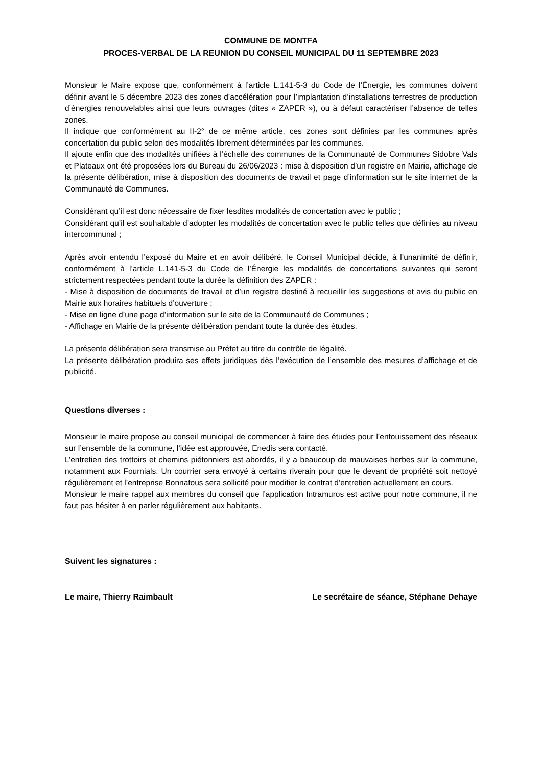COMMUNE DE MONTFA
PROCES-VERBAL DE LA REUNION DU CONSEIL MUNICIPAL DU 11 SEPTEMBRE 2023
Monsieur le Maire expose que, conformément à l’article L.141-5-3 du Code de l’Énergie, les communes doivent définir avant le 5 décembre 2023 des zones d’accélération pour l’implantation d’installations terrestres de production d’énergies renouvelables ainsi que leurs ouvrages (dites « ZAPER »), ou à défaut caractériser l’absence de telles zones.
Il indique que conformément au II-2° de ce même article, ces zones sont définies par les communes après concertation du public selon des modalités librement déterminées par les communes.
Il ajoute enfin que des modalités unifiées à l’échelle des communes de la Communauté de Communes Sidobre Vals et Plateaux ont été proposées lors du Bureau du 26/06/2023 : mise à disposition d’un registre en Mairie, affichage de la présente délibération, mise à disposition des documents de travail et page d’information sur le site internet de la Communauté de Communes.
Considérant qu’il est donc nécessaire de fixer lesdites modalités de concertation avec le public ;
Considérant qu’il est souhaitable d’adopter les modalités de concertation avec le public telles que définies au niveau intercommunal ;
Après avoir entendu l’exposé du Maire et en avoir délibéré, le Conseil Municipal décide, à l’unanimité de définir, conformément à l’article L.141-5-3 du Code de l’Énergie les modalités de concertations suivantes qui seront strictement respectées pendant toute la durée la définition des ZAPER :
- Mise à disposition de documents de travail et d’un registre destiné à recueillir les suggestions et avis du public en Mairie aux horaires habituels d’ouverture ;
- Mise en ligne d’une page d’information sur le site de la Communauté de Communes ;
- Affichage en Mairie de la présente délibération pendant toute la durée des études.
La présente délibération sera transmise au Préfet au titre du contrôle de légalité.
La présente délibération produira ses effets juridiques dès l’exécution de l’ensemble des mesures d’affichage et de publicité.
Questions diverses :
Monsieur le maire propose au conseil municipal de commencer à faire des études pour l’enfouissement des réseaux sur l’ensemble de la commune, l’idée est approuvée, Enedis sera contacté.
L’entretien des trottoirs et chemins piétonniers est abordés, il y a beaucoup de mauvaises herbes sur la commune, notamment aux Fournials. Un courrier sera envoyé à certains riverain pour que le devant de propriété soit nettoyé régulièrement et l’entreprise Bonnafous sera sollicité pour modifier le contrat d’entretien actuellement en cours.
Monsieur le maire rappel aux membres du conseil que l’application Intramuros est active pour notre commune, il ne faut pas hésiter à en parler régulièrement aux habitants.
Suivent les signatures :
Le maire, Thierry Raimbault Le secrétaire de séance, Stéphane Dehaye